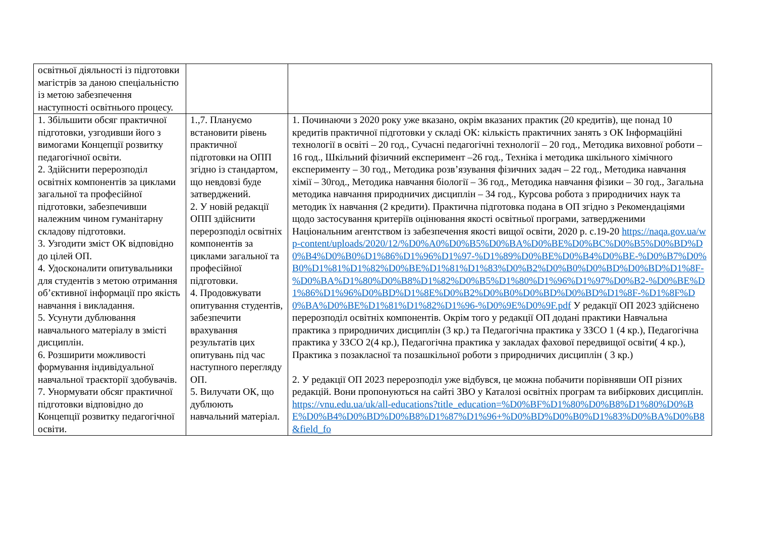| освітньої діяльності із підготовки магістрів за даною спеціальністю із метою забезпечення наступності освітнього процесу. | | |
| 1. Збільшити обсяг практичної підготовки, узгодивши його з вимогами Концепції розвитку педагогічної освіти. 2. Здійснити перерозподіл освітніх компонентів за циклами загальної та професійної підготовки, забезпечивши належним чином гуманітарну складову підготовки. 3. Узгодити зміст ОК відповідно до цілей ОП. 4. Удосконалити опитувальники для студентів з метою отримання об’єктивної інформації про якість навчання і викладання. 5. Усунути дублювання навчального матеріалу в змісті дисциплін. 6. Розширити можливості формування індивідуальної навчальної траєкторії здобувачів. 7. Унормувати обсяг практичної підготовки відповідно до Концепції розвитку педагогічної освіти. | 1.,7. Плануємо встановити рівень практичної підготовки на ОПП згідно із стандартом, що невдовзі буде затверджений. 2. У новій редакції ОПП здійснити перерозподіл освітніх компонентів за циклами загальної та професійної підготовки. 4. Продовжувати опитування студентів, забезпечити врахування результатів цих опитувань під час наступного перегляду ОП. 5. Вилучати ОК, що дублюють навчальний матеріал. | 1. Починаючи з 2020 року уже вказано, окрім вказаних практик (20 кредитів), ще понад 10 кредитів практичної підготовки у складі ОК: кількість практичних занять з ОК Інформаційні технології в освіті – 20 год., Сучасні педагогічні технології – 20 год., Методика виховної роботи – 16 год., Шкільний фізичний експеримент –26 год., Техніка і методика шкільного хімічного експерименту – 30 год., Методика розв’язування фізичних задач – 22 год., Методика навчання хімії – 30год., Методика навчання біології – 36 год., Методика навчання фізики – 30 год., Загальна методика навчання природничих дисциплін – 34 год., Курсова робота з природничих наук та методик їх навчання (2 кредити). Практична підготовка подана в ОП згідно з Рекомендаціями щодо застосування критеріїв оцінювання якості освітньої програми, затвердженими Національним агентством із забезпечення якості вищої освіти, 2020 р. с.19-20 https://naqa.gov.ua/wp-content/uploads/2020/12/%D0%A0%D0%B5%D0%BA%D0%BE%D0%BC%D0%B5%D0%BD%D0%B4%D0%B0%D1%86%D1%96%D1%97-%D1%89%D0%BE%D0%B4%D0%BE-%D0%B7%D0%B0%D1%81%D1%82%D0%BE%D1%81%D1%83%D0%B2%D0%B0%D0%BD%D0%BD%D1%8F-%D0%BA%D1%80%D0%B8%D1%82%D0%B5%D1%80%D1%96%D1%97%D0%B2-%D0%BE%D1%86%D1%96%D0%BD%D1%8E%D0%B2%D0%B0%D0%BD%D0%BD%D1%8F-%D1%8F%D0%BA%D0%BE%D1%81%D1%82%D1%96-%D0%9E%D0%9F.pdf У редакції ОП 2023 здійснено перерозподіл освітніх компонентів. Окрім того у редакції ОП додані практики Навчальна практика з природничих дисциплін (3 кр.) та Педагогічна практика у ЗЗСО 1 (4 кр.), Педагогічна практика у ЗЗСО 2(4 кр.), Педагогічна практика у закладах фахової передвищої освіти( 4 кр.), Практика з позакласної та позашкільної роботи з природничих дисциплін ( 3 кр.) 2. У редакції ОП 2023 перерозподіл уже відбувся, це можна побачити порівнявши ОП різних редакцій. Вони пропонуються на сайті ЗВО у Каталозі освітніх програм та вибіркових дисциплін. https://vnu.edu.ua/uk/all-educations?title_education=%D0%BF%D1%80%D0%B8%D1%80%D0%BE%D0%B4%D0%BD%D0%B8%D1%87%D1%96+%D0%BD%D0%B0%D1%83%D0%BA%D0%B8&field_fo |